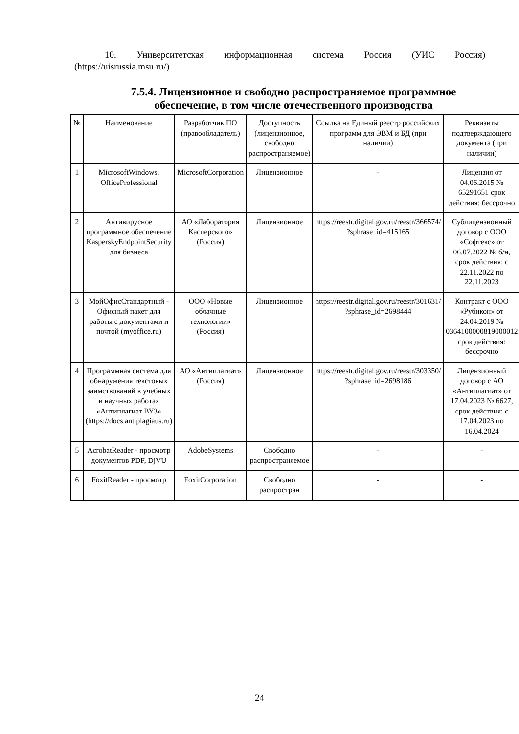10. Университетская информационная система Россия (УИС Россия)
(https://uisrussia.msu.ru/)
7.5.4. Лицензионное и свободно распространяемое программное обеспечение, в том числе отечественного производства
| № | Наименование | Разработчик ПО (правообладатель) | Доступность (лицензионное, свободно распространяемое) | Ссылка на Единый реестр российских программ для ЭВМ и БД (при наличии) | Реквизиты подтверждающего документа (при наличии) |
| --- | --- | --- | --- | --- | --- |
| 1 | MicrosoftWindows, OfficeProfessional | MicrosoftCorporation | Лицензионное | - | Лицензия от 04.06.2015 № 65291651 срок действия: бессрочно |
| 2 | Антивирусное программное обеспечение KasperskyEndpointSecurity для бизнеса | АО «Лаборатория Касперского» (Россия) | Лицензионное | https://reestr.digital.gov.ru/reestr/366574/ ?sphrase_id=415165 | Сублицензионный договор с ООО «Софтекс» от 06.07.2022 № б/н, срок действия: с 22.11.2022 по 22.11.2023 |
| 3 | МойОфисСтандартный - Офисный пакет для работы с документами и почтой (myoffice.ru) | ООО «Новые облачные технологии» (Россия) | Лицензионное | https://reestr.digital.gov.ru/reestr/301631/ ?sphrase_id=2698444 | Контракт с ООО «Рубикон» от 24.04.2019 № 0364100000819000012 срок действия: бессрочно |
| 4 | Программная система для обнаружения текстовых заимствований в учебных и научных работах «Антиплагиат ВУЗ» (https://docs.antiplagiaus.ru) | АО «Антиплагиат» (Россия) | Лицензионное | https://reestr.digital.gov.ru/reestr/303350/ ?sphrase_id=2698186 | Лицензионный договор с АО «Антиплагиат» от 17.04.2023 № 6627, срок действия: с 17.04.2023 по 16.04.2024 |
| 5 | AcrobatReader - просмотр документов PDF, DjVU | AdobeSystems | Свободно распространяемое | - | - |
| 6 | FoxitReader - просмотр | FoxitCorporation | Свободно распростран | - | - |
24